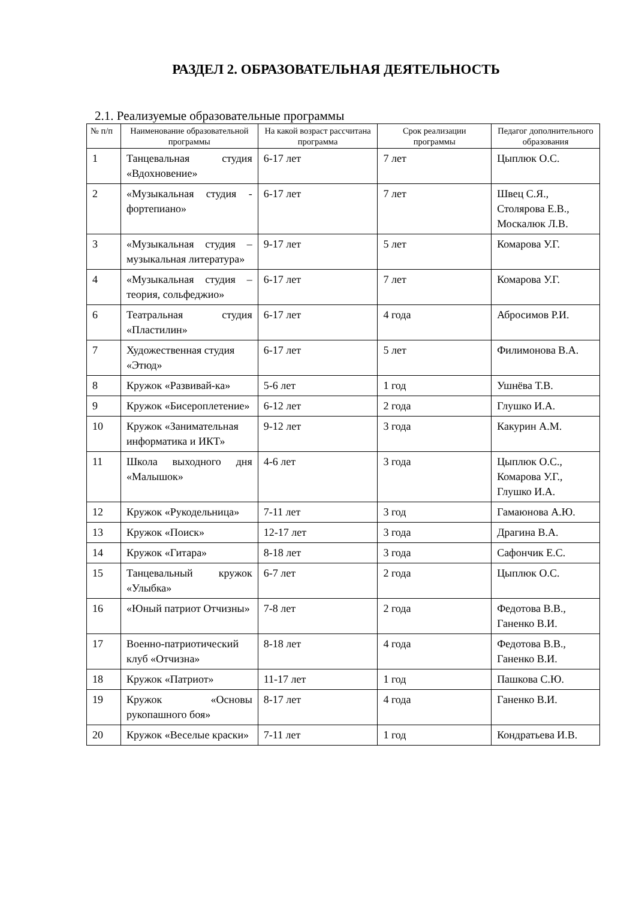РАЗДЕЛ 2. ОБРАЗОВАТЕЛЬНАЯ ДЕЯТЕЛЬНОСТЬ
2.1. Реализуемые образовательные программы
| № п/п | Наименование образовательной программы | На какой возраст рассчитана программа | Срок реализации программы | Педагог дополнительного образования |
| --- | --- | --- | --- | --- |
| 1 | Танцевальная студия «Вдохновение» | 6-17 лет | 7 лет | Цыплюк О.С. |
| 2 | «Музыкальная студия - фортепиано» | 6-17 лет | 7 лет | Швец С.Я., Столярова Е.В., Москалюк Л.В. |
| 3 | «Музыкальная студия –музыкальная литература» | 9-17 лет | 5 лет | Комарова У.Г. |
| 4 | «Музыкальная студия –теория, сольфеджио» | 6-17 лет | 7 лет | Комарова У.Г. |
| 6 | Театральная студия «Пластилин» | 6-17 лет | 4 года | Абросимов Р.И. |
| 7 | Художественная студия «Этюд» | 6-17 лет | 5 лет | Филимонова В.А. |
| 8 | Кружок «Развивай-ка» | 5-6 лет | 1 год | Ушнёва Т.В. |
| 9 | Кружок «Бисероплетение» | 6-12 лет | 2 года | Глушко И.А. |
| 10 | Кружок «Занимательная информатика и ИКТ» | 9-12 лет | 3 года | Какурин А.М. |
| 11 | Школа выходного дня «Малышок» | 4-6 лет | 3 года | Цыплюк О.С., Комарова У.Г., Глушко И.А. |
| 12 | Кружок «Рукодельница» | 7-11 лет | 3 год | Гамаюнова А.Ю. |
| 13 | Кружок «Поиск» | 12-17 лет | 3 года | Драгина В.А. |
| 14 | Кружок «Гитара» | 8-18 лет | 3 года | Сафончик Е.С. |
| 15 | Танцевальный кружок «Улыбка» | 6-7 лет | 2 года | Цыплюк О.С. |
| 16 | «Юный патриот Отчизны» | 7-8 лет | 2 года | Федотова В.В., Ганенко В.И. |
| 17 | Военно-патриотический клуб «Отчизна» | 8-18 лет | 4 года | Федотова В.В., Ганенко В.И. |
| 18 | Кружок «Патриот» | 11-17 лет | 1 год | Пашкова С.Ю. |
| 19 | Кружок «Основы рукопашного боя» | 8-17 лет | 4 года | Ганенко В.И. |
| 20 | Кружок «Веселые краски» | 7-11 лет | 1 год | Кондратьева И.В. |